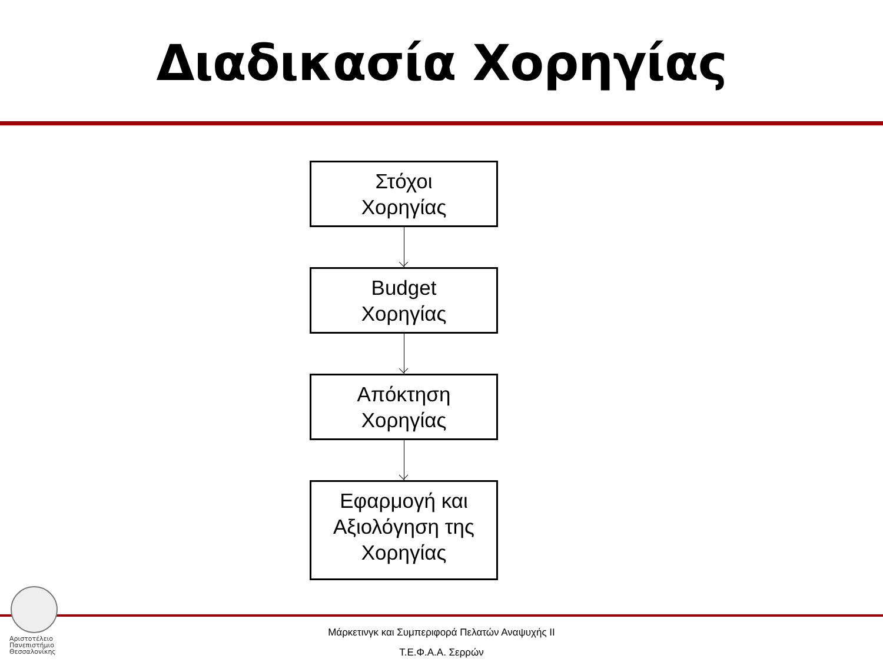Διαδικασία Χορηγίας
Στόχοι
Χορηγίας
Budget
Χορηγίας
Απόκτηση
Χορηγίας
Εφαρμογή και
Αξιολόγηση της
Χορηγίας
Αριστοτέλειο
Πανεπιστήμιο
Θεσσαλονίκης
Μάρκετινγκ και Συμπεριφορά Πελατών Αναψυχής ΙΙ
Τ.Ε.Φ.Α.Α. Σερρών